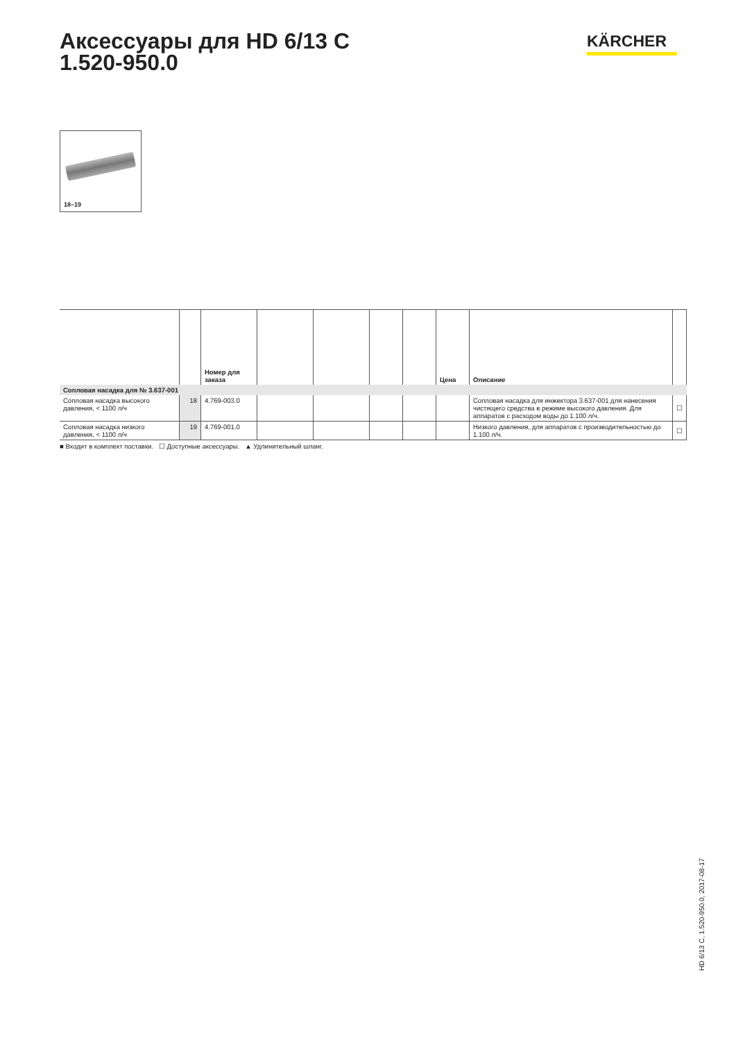Аксессуары для HD 6/13 C
1.520-950.0
KÄRCHER
18–19
| | | Номер для заказа | | | | | Цена | Описание | |
| --- | --- | --- | --- | --- | --- | --- | --- | --- | --- |
| Сопловая насадка для № 3.637-001 | | | | | | | | | |
| Сопловая насадка высокого давления, < 1100 л/ч | 18 | 4.769-003.0 | | | | | | Сопловая насадка для инжектора 3.637-001 для нанесения чистящего средства в режиме высокого давления. Для аппаратов с расходом воды до 1.100 л/ч. | ☐ |
| Сопловая насадка низкого давления, < 1100 л/ч | 19 | 4.769-001.0 | | | | | | Низкого давления, для аппаратов с производительностью до 1.100 л/ч. | ☐ |
■ Входит в комплект поставки. ☐ Доступные аксессуары. ▲ Удлинительный шланг.
HD 6/13 C, 1.520-950.0, 2017-08-17